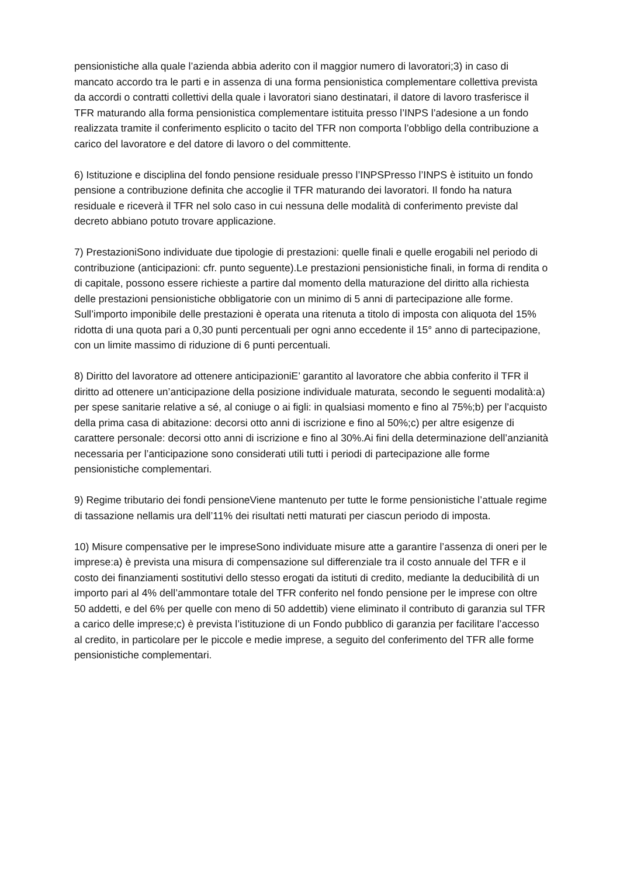pensionistiche alla quale l’azienda abbia aderito con il maggior numero di lavoratori;3) in caso di mancato accordo tra le parti e in assenza di una forma pensionistica complementare collettiva prevista da accordi o contratti collettivi della quale i lavoratori siano destinatari, il datore di lavoro trasferisce il TFR maturando alla forma pensionistica complementare istituita presso l’INPS l’adesione a un fondo realizzata tramite il conferimento esplicito o tacito del TFR non comporta l’obbligo della contribuzione a carico del lavoratore e del datore di lavoro o del committente.
6) Istituzione e disciplina del fondo pensione residuale presso l’INPSPresso l’INPS è istituito un fondo pensione a contribuzione definita che accoglie il TFR maturando dei lavoratori. Il fondo ha natura residuale e riceverà il TFR nel solo caso in cui nessuna delle modalità di conferimento previste dal decreto abbiano potuto trovare applicazione.
7) PrestazioniSono individuate due tipologie di prestazioni: quelle finali e quelle erogabili nel periodo di contribuzione (anticipazioni: cfr. punto seguente).Le prestazioni pensionistiche finali, in forma di rendita o di capitale, possono essere richieste a partire dal momento della maturazione del diritto alla richiesta delle prestazioni pensionistiche obbligatorie con un minimo di 5 anni di partecipazione alle forme. Sull’importo imponibile delle prestazioni è operata una ritenuta a titolo di imposta con aliquota del 15% ridotta di una quota pari a 0,30 punti percentuali per ogni anno eccedente il 15° anno di partecipazione, con un limite massimo di riduzione di 6 punti percentuali.
8) Diritto del lavoratore ad ottenere anticipazioniE’ garantito al lavoratore che abbia conferito il TFR il diritto ad ottenere un’anticipazione della posizione individuale maturata, secondo le seguenti modalità:a) per spese sanitarie relative a sé, al coniuge o ai figli: in qualsiasi momento e fino al 75%;b) per l’acquisto della prima casa di abitazione: decorsi otto anni di iscrizione e fino al 50%;c) per altre esigenze di carattere personale: decorsi otto anni di iscrizione e fino al 30%.Ai fini della determinazione dell’anzianità necessaria per l’anticipazione sono considerati utili tutti i periodi di partecipazione alle forme pensionistiche complementari.
9) Regime tributario dei fondi pensioneViene mantenuto per tutte le forme pensionistiche l’attuale regime di tassazione nellamis ura dell’11% dei risultati netti maturati per ciascun periodo di imposta.
10) Misure compensative per le impreseSono individuate misure atte a garantire l’assenza di oneri per le imprese:a) è prevista una misura di compensazione sul differenziale tra il costo annuale del TFR e il costo dei finanziamenti sostitutivi dello stesso erogati da istituti di credito, mediante la deducibilità di un importo pari al 4% dell’ammontare totale del TFR conferito nel fondo pensione per le imprese con oltre 50 addetti, e del 6% per quelle con meno di 50 addettib) viene eliminato il contributo di garanzia sul TFR a carico delle imprese;c) è prevista l’istituzione di un Fondo pubblico di garanzia per facilitare l’accesso al credito, in particolare per le piccole e medie imprese, a seguito del conferimento del TFR alle forme pensionistiche complementari.